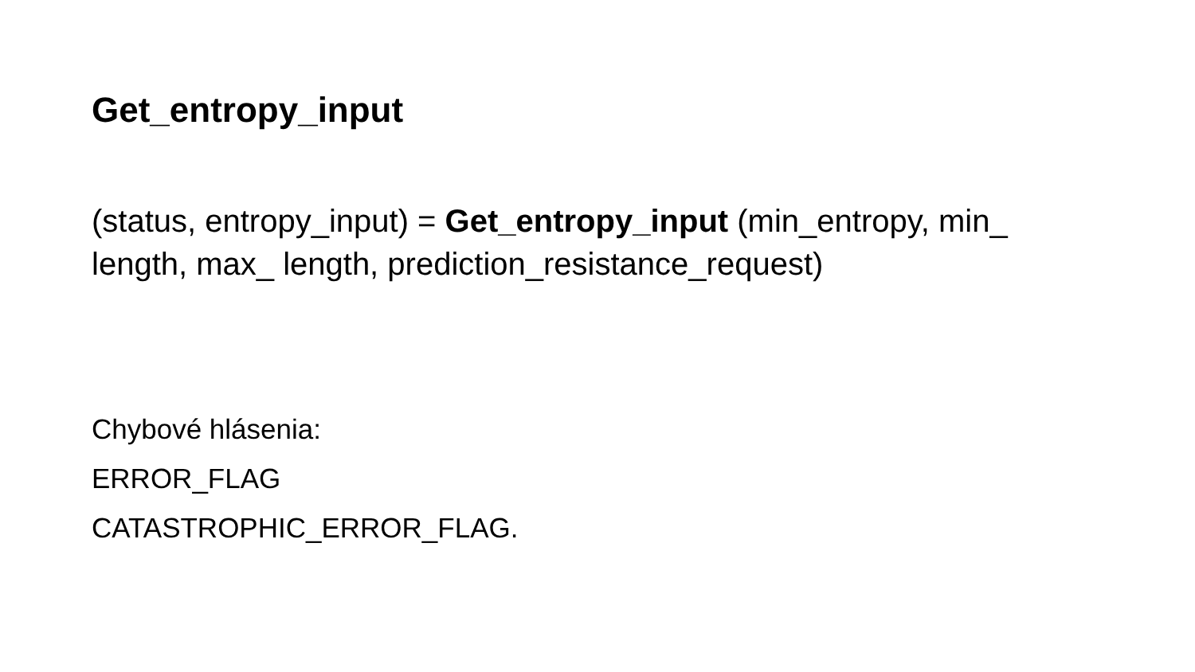Get_entropy_input
(status, entropy_input) = Get_entropy_input (min_entropy, min_ length, max_ length, prediction_resistance_request)
Chybové hlásenia:
ERROR_FLAG
CATASTROPHIC_ERROR_FLAG.